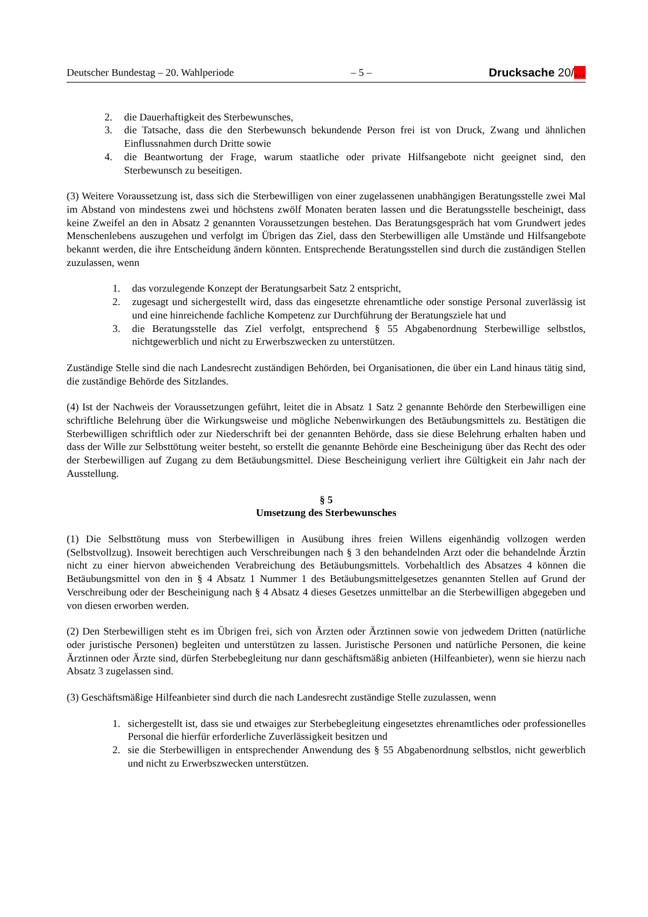Deutscher Bundestag – 20. Wahlperiode – 5 – Drucksache 20/…
2. die Dauerhaftigkeit des Sterbewunsches,
3. die Tatsache, dass die den Sterbewunsch bekundende Person frei ist von Druck, Zwang und ähnlichen Einflussnahmen durch Dritte sowie
4. die Beantwortung der Frage, warum staatliche oder private Hilfsangebote nicht geeignet sind, den Sterbewunsch zu beseitigen.
(3) Weitere Voraussetzung ist, dass sich die Sterbewilligen von einer zugelassenen unabhängigen Beratungsstelle zwei Mal im Abstand von mindestens zwei und höchstens zwölf Monaten beraten lassen und die Beratungsstelle bescheinigt, dass keine Zweifel an den in Absatz 2 genannten Voraussetzungen bestehen. Das Beratungsgespräch hat vom Grundwert jedes Menschenlebens auszugehen und verfolgt im Übrigen das Ziel, dass den Sterbewilligen alle Umstände und Hilfsangebote bekannt werden, die ihre Entscheidung ändern könnten. Entsprechende Beratungsstellen sind durch die zuständigen Stellen zuzulassen, wenn
1. das vorzulegende Konzept der Beratungsarbeit Satz 2 entspricht,
2. zugesagt und sichergestellt wird, dass das eingesetzte ehrenamtliche oder sonstige Personal zuverlässig ist und eine hinreichende fachliche Kompetenz zur Durchführung der Beratungsziele hat und
3. die Beratungsstelle das Ziel verfolgt, entsprechend § 55 Abgabenordnung Sterbewillige selbstlos, nichtgewerblich und nicht zu Erwerbszwecken zu unterstützen.
Zuständige Stelle sind die nach Landesrecht zuständigen Behörden, bei Organisationen, die über ein Land hinaus tätig sind, die zuständige Behörde des Sitzlandes.
(4) Ist der Nachweis der Voraussetzungen geführt, leitet die in Absatz 1 Satz 2 genannte Behörde den Sterbewilligen eine schriftliche Belehrung über die Wirkungsweise und mögliche Nebenwirkungen des Betäubungsmittels zu. Bestätigen die Sterbewilligen schriftlich oder zur Niederschrift bei der genannten Behörde, dass sie diese Belehrung erhalten haben und dass der Wille zur Selbsttötung weiter besteht, so erstellt die genannte Behörde eine Bescheinigung über das Recht des oder der Sterbewilligen auf Zugang zu dem Betäubungsmittel. Diese Bescheinigung verliert ihre Gültigkeit ein Jahr nach der Ausstellung.
§ 5
Umsetzung des Sterbewunsches
(1) Die Selbsttötung muss von Sterbewilligen in Ausübung ihres freien Willens eigenhändig vollzogen werden (Selbstvollzug). Insoweit berechtigen auch Verschreibungen nach § 3 den behandelnden Arzt oder die behandelnde Ärztin nicht zu einer hiervon abweichenden Verabreichung des Betäubungsmittels. Vorbehaltlich des Absatzes 4 können die Betäubungsmittel von den in § 4 Absatz 1 Nummer 1 des Betäubungsmittelgesetzes genannten Stellen auf Grund der Verschreibung oder der Bescheinigung nach § 4 Absatz 4 dieses Gesetzes unmittelbar an die Sterbewilligen abgegeben und von diesen erworben werden.
(2) Den Sterbewilligen steht es im Übrigen frei, sich von Ärzten oder Ärztinnen sowie von jedwedem Dritten (natürliche oder juristische Personen) begleiten und unterstützen zu lassen. Juristische Personen und natürliche Personen, die keine Ärztinnen oder Ärzte sind, dürfen Sterbebegleitung nur dann geschäftsmäßig anbieten (Hilfeanbieter), wenn sie hierzu nach Absatz 3 zugelassen sind.
(3) Geschäftsmäßige Hilfeanbieter sind durch die nach Landesrecht zuständige Stelle zuzulassen, wenn
1. sichergestellt ist, dass sie und etwaiges zur Sterbebegleitung eingesetztes ehrenamtliches oder professionelles Personal die hierfür erforderliche Zuverlässigkeit besitzen und
2. sie die Sterbewilligen in entsprechender Anwendung des § 55 Abgabenordnung selbstlos, nicht gewerblich und nicht zu Erwerbszwecken unterstützen.